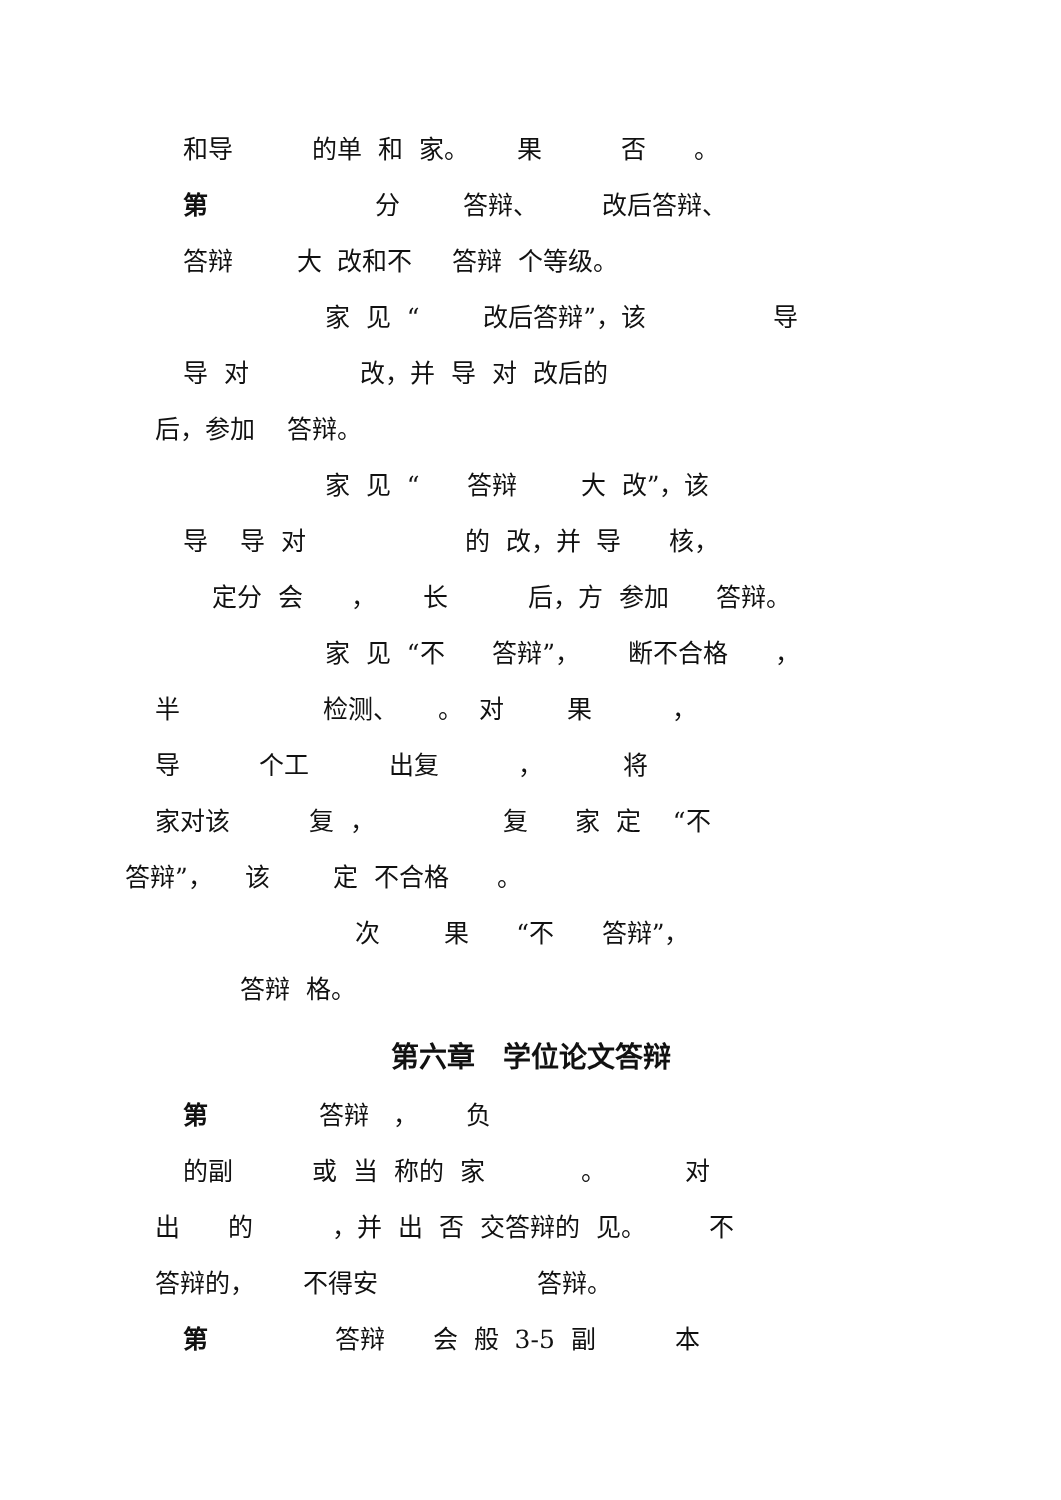和导 的单 和 家。 果 否 。
第 分 答辩、 改后答辩、
答辩 大 改和不 答辩 个等级。
家 见 “ 改后答辩”，该 导
导 对 改，并 导 对 改后的
后，参加 答辩。
家 见 “ 答辩 大 改”，该
导 导 对 的 改，并 导 核，
定分 会 ， 长 后，方 参加 答辩。
家 见 “不 答辩”， 断不合格 ，
半 检测、 。 对 果 ，
导 个工 出复 ， 将
家对该 复 ， 复 家 定 “不
答辩”， 该 定 不合格 。
次 果 “不 答辩”，
答辩 格。
第六章　学位论文答辩
第 答辩 ， 负
的副 或 当 称的 家 。 对
出 的 ，并 出 否 交答辩的 见。 不
答辩的， 不得安 答辩。
第 答辩 会 般 3-5 副 本